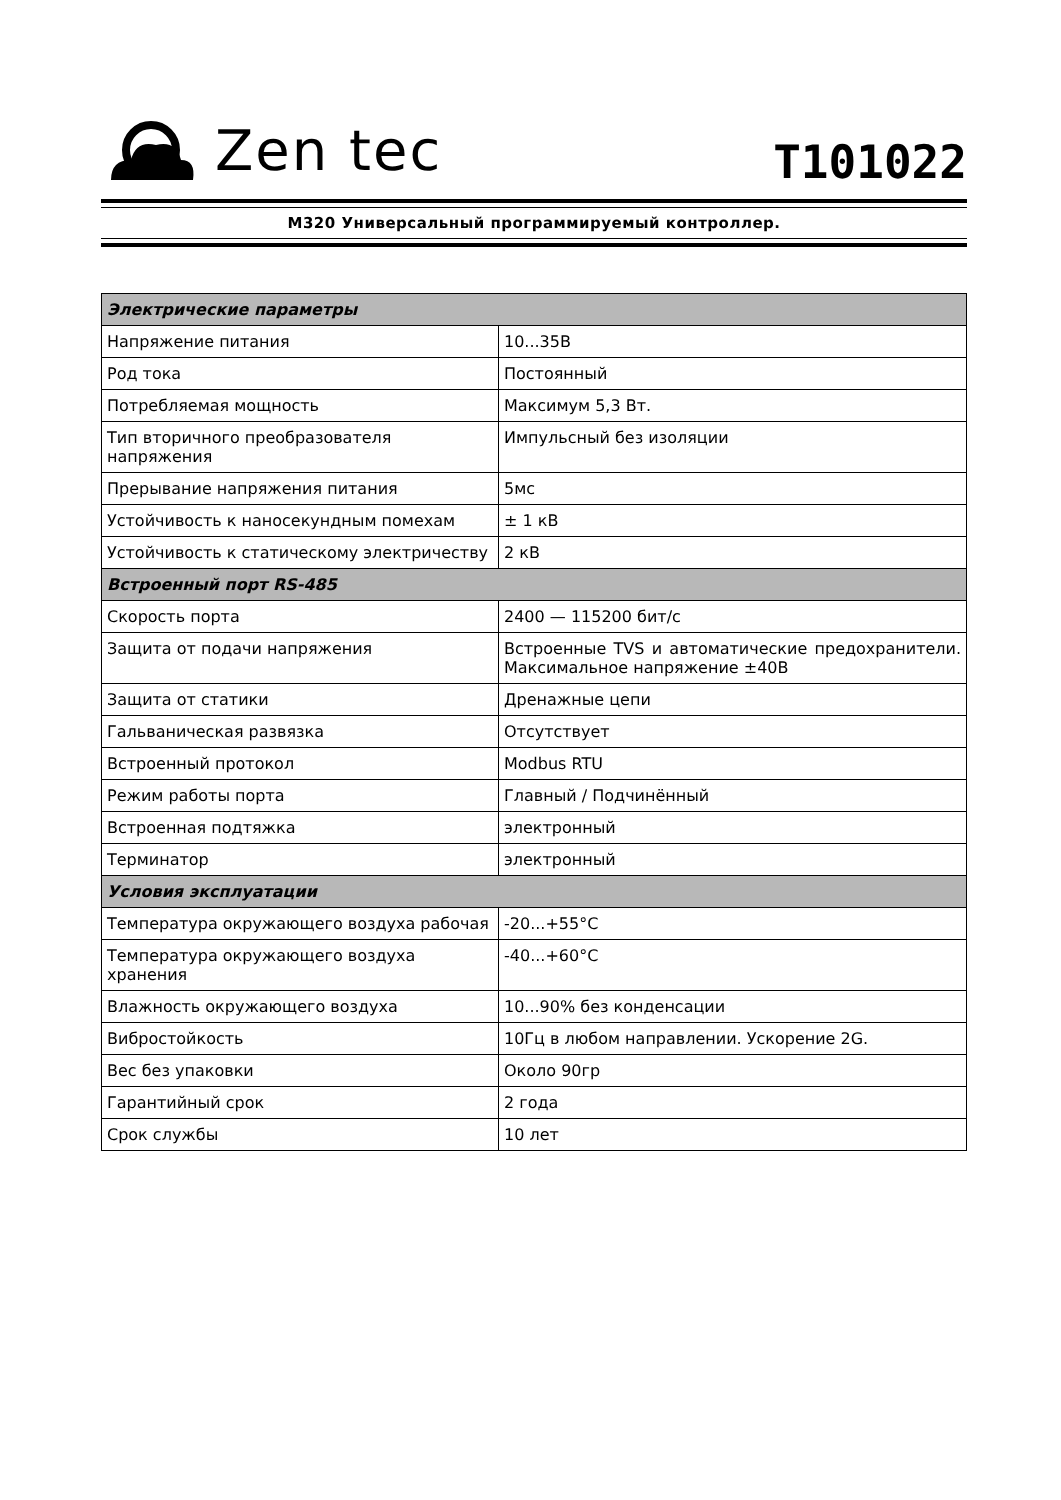Zen tec
T101022
M320 Универсальный программируемый контроллер.
| Электрические параметры | |
| --- | --- |
| Напряжение питания | 10...35В |
| Род тока | Постоянный |
| Потребляемая мощность | Максимум 5,3 Вт. |
| Тип вторичного преобразователя напряжения | Импульсный без изоляции |
| Прерывание напряжения питания | 5мс |
| Устойчивость к наносекундным помехам | ± 1 кВ |
| Устойчивость к статическому электричеству | 2 кВ |
| Встроенный порт RS-485 | |
| Скорость порта | 2400 — 115200 бит/с |
| Защита от подачи напряжения | Встроенные TVS и автоматические предохранители. Максимальное напряжение ±40В |
| Защита от статики | Дренажные цепи |
| Гальваническая развязка | Отсутствует |
| Встроенный протокол | Modbus RTU |
| Режим работы порта | Главный / Подчинённый |
| Встроенная подтяжка | электронный |
| Терминатор | электронный |
| Условия эксплуатации | |
| Температура окружающего воздуха рабочая | -20...+55°C |
| Температура окружающего воздуха хранения | -40...+60°C |
| Влажность окружающего воздуха | 10...90% без конденсации |
| Вибростойкость | 10Гц в любом направлении. Ускорение 2G. |
| Вес без упаковки | Около 90гр |
| Гарантийный срок | 2 года |
| Срок службы | 10 лет |